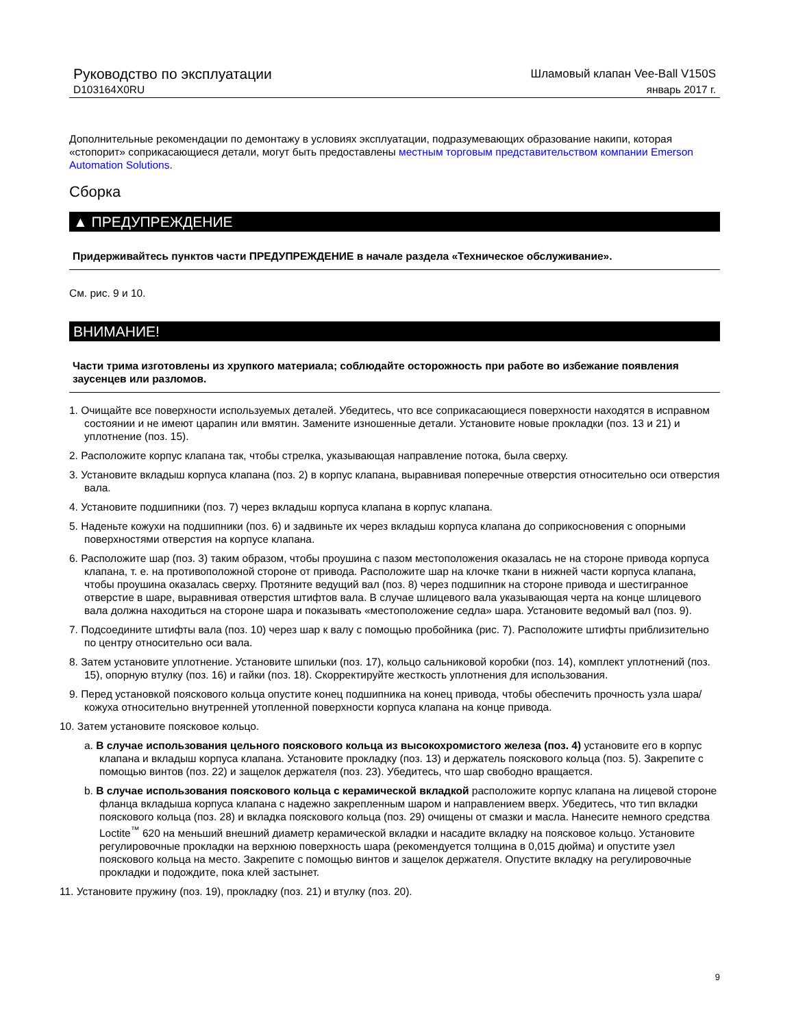Руководство по эксплуатации
D103164X0RU
Шламовый клапан Vee-Ball V150S
январь 2017 г.
Дополнительные рекомендации по демонтажу в условиях эксплуатации, подразумевающих образование накипи, которая «стопорит» соприкасающиеся детали, могут быть предоставлены местным торговым представительством компании Emerson Automation Solutions.
Сборка
▲ ПРЕДУПРЕЖДЕНИЕ
Придерживайтесь пунктов части ПРЕДУПРЕЖДЕНИЕ в начале раздела «Техническое обслуживание».
См. рис. 9 и 10.
ВНИМАНИЕ!
Части трима изготовлены из хрупкого материала; соблюдайте осторожность при работе во избежание появления заусенцев или разломов.
1. Очищайте все поверхности используемых деталей. Убедитесь, что все соприкасающиеся поверхности находятся в исправном состоянии и не имеют царапин или вмятин. Замените изношенные детали. Установите новые прокладки (поз. 13 и 21) и уплотнение (поз. 15).
2. Расположите корпус клапана так, чтобы стрелка, указывающая направление потока, была сверху.
3. Установите вкладыш корпуса клапана (поз. 2) в корпус клапана, выравнивая поперечные отверстия относительно оси отверстия вала.
4. Установите подшипники (поз. 7) через вкладыш корпуса клапана в корпус клапана.
5. Наденьте кожухи на подшипники (поз. 6) и задвиньте их через вкладыш корпуса клапана до соприкосновения с опорными поверхностями отверстия на корпусе клапана.
6. Расположите шар (поз. 3) таким образом, чтобы проушина с пазом местоположения оказалась не на стороне привода корпуса клапана, т. е. на противоположной стороне от привода. Расположите шар на клочке ткани в нижней части корпуса клапана, чтобы проушина оказалась сверху. Протяните ведущий вал (поз. 8) через подшипник на стороне привода и шестигранное отверстие в шаре, выравнивая отверстия штифтов вала. В случае шлицевого вала указывающая черта на конце шлицевого вала должна находиться на стороне шара и показывать «местоположение седла» шара. Установите ведомый вал (поз. 9).
7. Подсоедините штифты вала (поз. 10) через шар к валу с помощью пробойника (рис. 7). Расположите штифты приблизительно по центру относительно оси вала.
8. Затем установите уплотнение. Установите шпильки (поз. 17), кольцо сальниковой коробки (поз. 14), комплект уплотнений (поз. 15), опорную втулку (поз. 16) и гайки (поз. 18). Скорректируйте жесткость уплотнения для использования.
9. Перед установкой поясков​ого кольца опустите конец подшипника на конец привода, чтобы обеспечить прочность узла шара/кожуха относительно внутренней утопленной поверхности корпуса клапана на конце привода.
10. Затем установите поясковое кольцо.
a. В случае использования цельного пояскового кольца из высокохромистого железа (поз. 4) установите его в корпус клапана и вкладыш корпуса клапана. Установите прокладку (поз. 13) и держатель пояскового кольца (поз. 5). Закрепите с помощью винтов (поз. 22) и защелок держателя (поз. 23). Убедитесь, что шар свободно вращается.
b. В случае использования пояскового кольца с керамической вкладкой расположите корпус клапана на лицевой стороне фланца вкладыша корпуса клапана с надежно закрепленным шаром и направлением вверх. Убедитесь, что тип вкладки пояскового кольца (поз. 28) и вкладка пояскового кольца (поз. 29) очищены от смазки и масла. Нанесите немного средства Loctite<sup>™</sup> 620 на меньший внешний диаметр керамической вкладки и насадите вкладку на поясковое кольцо. Установите регулировочные прокладки на верхнюю поверхность шара (рекомендуется толщина в 0,015 дюйма) и опустите узел пояскового кольца на место. Закрепите с помощью винтов и защелок держателя. Опустите вкладку на регулировочные прокладки и подождите, пока клей застынет.
11. Установите пружину (поз. 19), прокладку (поз. 21) и втулку (поз. 20).
9